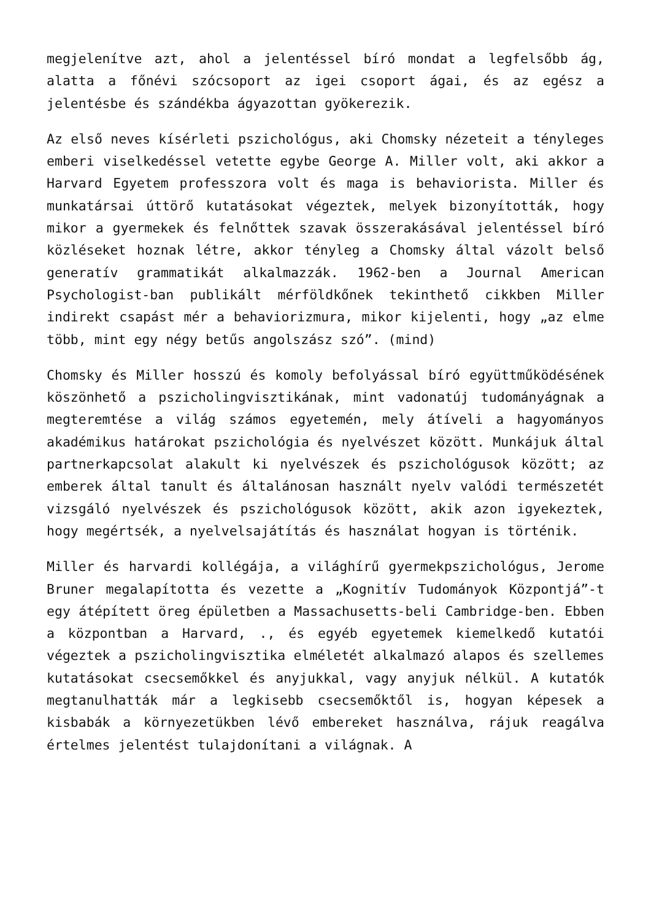megjelenítve azt, ahol a jelentéssel bíró mondat a legfelsőbb ág, alatta a főnévi szócsoport az igei csoport ágai, és az egész a jelentésbe és szándékba ágyazottan gyökerezik.
Az első neves kísérleti pszichológus, aki Chomsky nézeteit a tényleges emberi viselkedéssel vetette egybe George A. Miller volt, aki akkor a Harvard Egyetem professzora volt és maga is behaviorista. Miller és munkatársai úttörő kutatásokat végeztek, melyek bizonyították, hogy mikor a gyermekek és felnőttek szavak összerakásával jelentéssel bíró közléseket hoznak létre, akkor tényleg a Chomsky által vázolt belső generatív grammatikát alkalmazzák. 1962-ben a Journal American Psychologist-ban publikált mérföldkőnek tekinthető cikkben Miller indirekt csapást mér a behaviorizmura, mikor kijelenti, hogy „az elme több, mint egy négy betűs angolszász szó”. (mind)
Chomsky és Miller hosszú és komoly befolyással bíró együttműködésének köszönhető a pszicholingvisztikának, mint vadonatúj tudományágnak a megteremtése a világ számos egyetemén, mely átíveli a hagyományos akadémikus határokat pszichológia és nyelvészet között. Munkájuk által partnerkapcsolat alakult ki nyelvészek és pszichológusok között; az emberek által tanult és általánosan használt nyelv valódi természetét vizsgáló nyelvészek és pszichológusok között, akik azon igyekeztek, hogy megértsék, a nyelvelsajátítás és használat hogyan is történik.
Miller és harvardi kollégája, a világhírű gyermekpszichológus, Jerome Bruner megalapította és vezette a „Kognitív Tudományok Központjá”-t egy átépített öreg épületben a Massachusetts-beli Cambridge-ben. Ebben a központban a Harvard, ., és egyéb egyetemek kiemelkedő kutatói végeztek a pszicholingvisztika elméletét alkalmazó alapos és szellemes kutatásokat csecsemőkkel és anyjukkal, vagy anyjuk nélkül. A kutatók megtanulhatták már a legkisebb csecsemőktől is, hogyan képesek a kisbabák a környezetükben lévő embereket használva, rájuk reagálva értelmes jelentést tulajdonítani a világnak. A